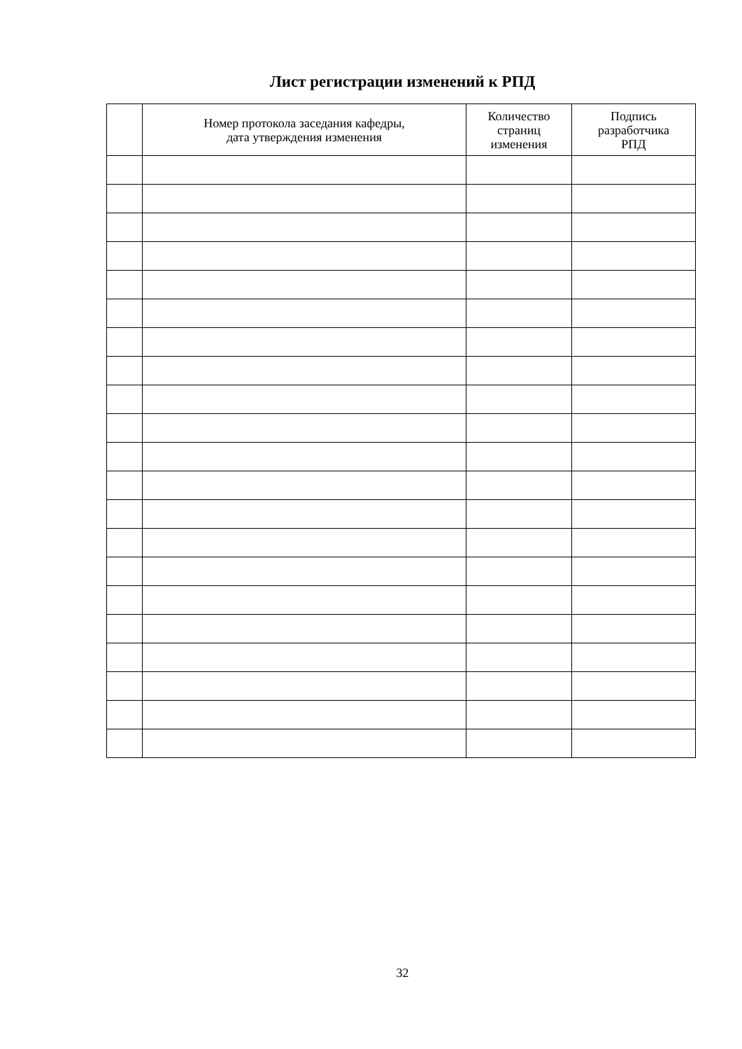Лист регистрации изменений к РПД
| | Номер протокола заседания кафедры, дата утверждения изменения | Количество страниц изменения | Подпись разработчика РПД |
| --- | --- | --- | --- |
32